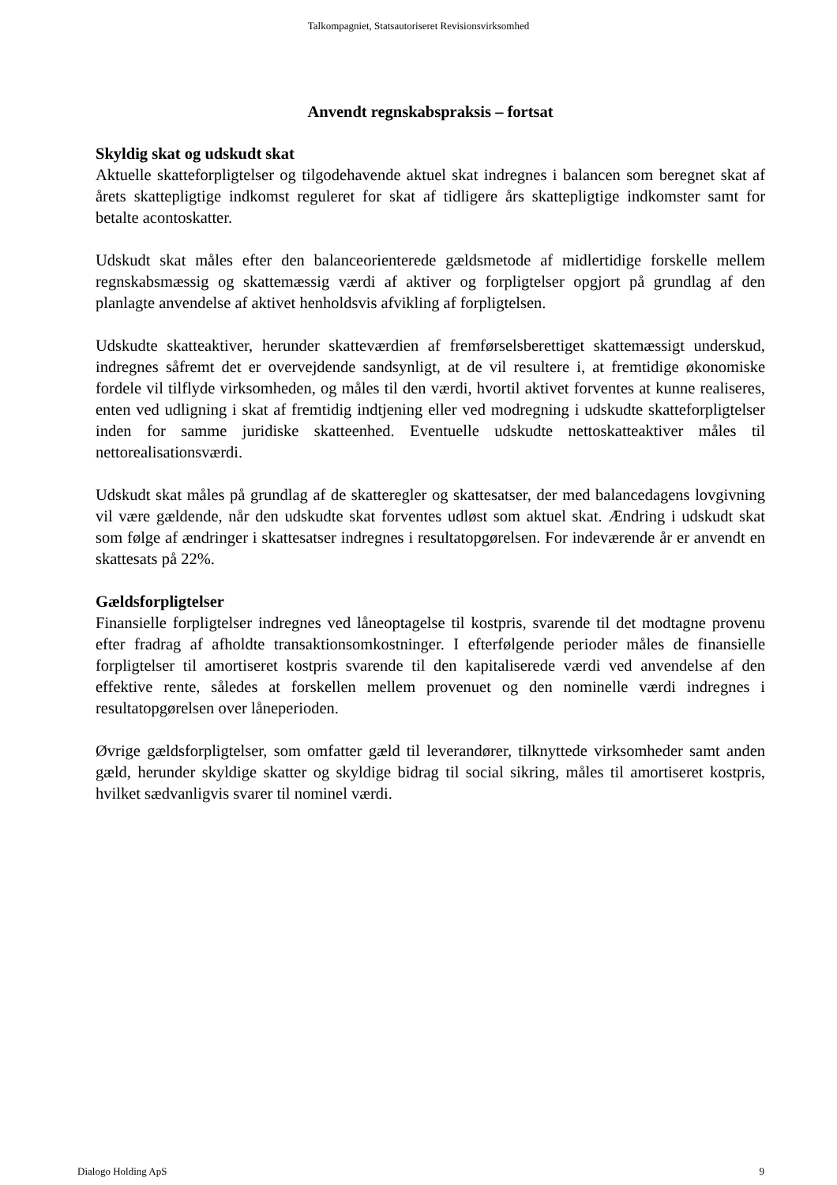Tal­kompagniet, Statsautoriseret Revisionsvirksomhed
Anvendt regnskabspraksis – fortsat
Skyldig skat og udskudt skat
Aktuelle skatteforpligtelser og tilgodehavende aktuel skat indregnes i balancen som beregnet skat af årets skattepligtige indkomst reguleret for skat af tidligere års skattepligtige indkomster samt for betalte acontoskatter.
Udskudt skat måles efter den balanceorienterede gældsmetode af midlertidige forskelle mellem regnskabsmæssig og skattemæssig værdi af aktiver og forpligtelser opgjort på grundlag af den planlagte anvendelse af aktivet henholdsvis afvikling af forpligtelsen.
Udskudte skatteaktiver, herunder skatteværdien af fremførselsberettiget skattemæssigt underskud, indregnes såfremt det er overvejdende sandsynligt, at de vil resultere i, at fremtidige økonomiske fordele vil tilflyde virksomheden, og måles til den værdi, hvortil aktivet forventes at kunne realiseres, enten ved udligning i skat af fremtidig indtjening eller ved modregning i udskudte skatteforpligtelser inden for samme juridiske skatteenhed. Eventuelle udskudte nettoskatteaktiver måles til nettorealisationsværdi.
Udskudt skat måles på grundlag af de skatteregler og skattesatser, der med balancedagens lovgivning vil være gældende, når den udskudte skat forventes udløst som aktuel skat. Ændring i udskudt skat som følge af ændringer i skattesatser indregnes i resultatopgørelsen. For indeværende år er anvendt en skattesats på 22%.
Gældsforpligtelser
Finansielle forpligtelser indregnes ved låneoptagelse til kostpris, svarende til det modtagne provenu efter fradrag af afholdte transaktionsomkostninger. I efterfølgende perioder måles de finansielle forpligtelser til amortiseret kostpris svarende til den kapitaliserede værdi ved anvendelse af den effektive rente, således at forskellen mellem provenuet og den nominelle værdi indregnes i resultatopgørelsen over låneperioden.
Øvrige gældsforpligtelser, som omfatter gæld til leverandører, tilknyttede virksomheder samt anden gæld, herunder skyldige skatter og skyldige bidrag til social sikring, måles til amortiseret kostpris, hvilket sædvanligvis svarer til nominel værdi.
Dialogo Holding ApS 9